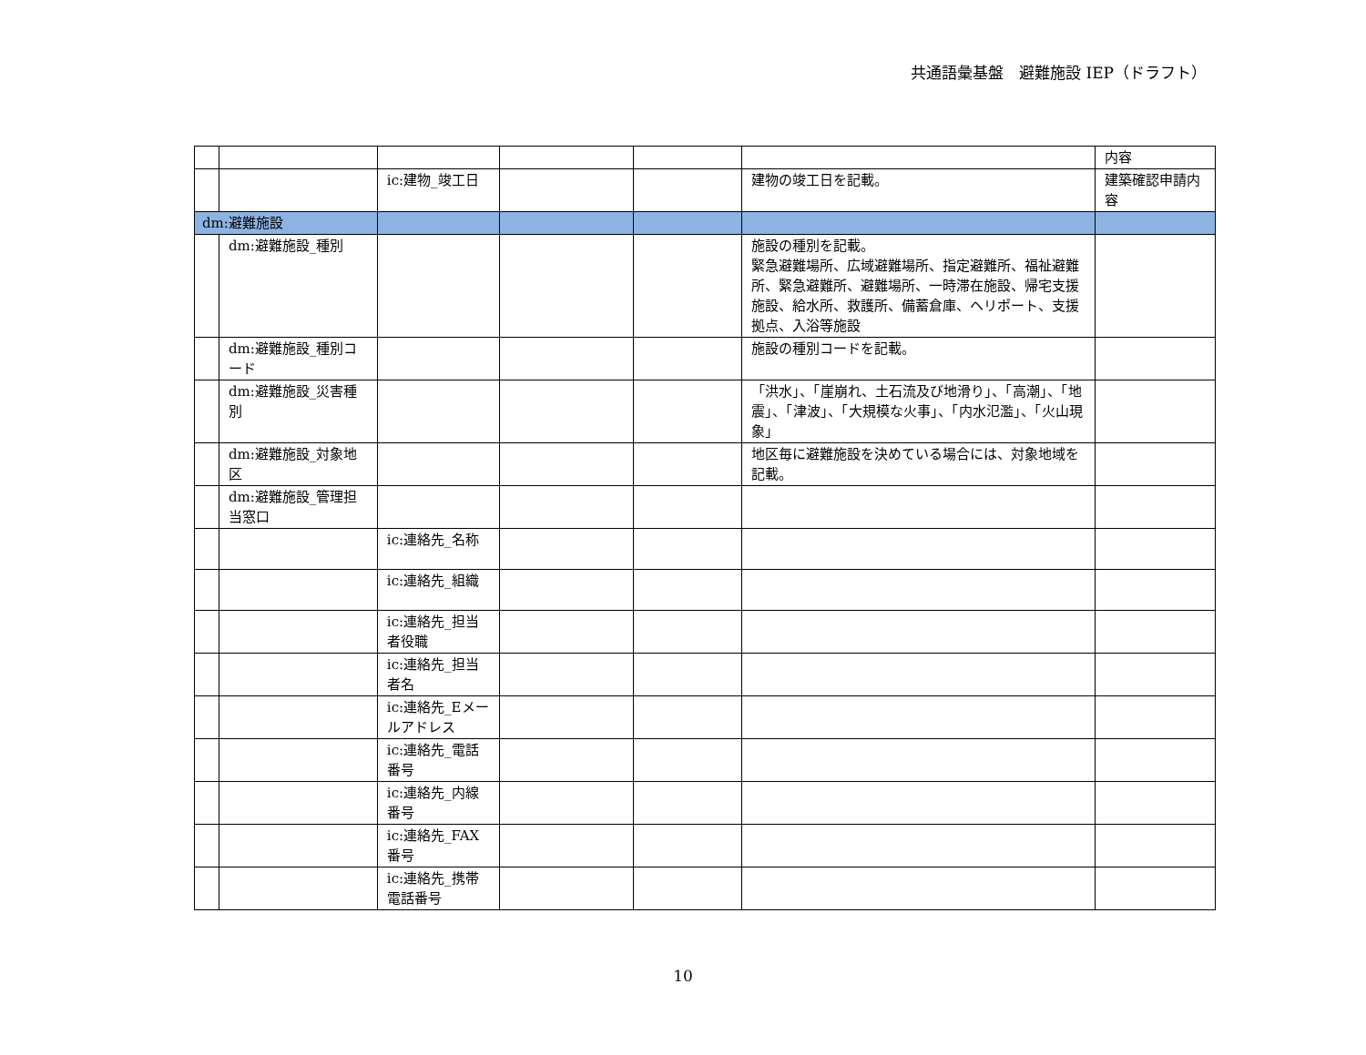共通語彙基盤　避難施設 IEP（ドラフト）
| | | | | | | 内容 |
| | | ic:建物_竣工日 | | | 建物の竣工日を記載。 | 建築確認申請内容 |
| dm:避難施設 | | | | | | |
| | dm:避難施設_種別 | | | | 施設の種別を記載。 緊急避難場所、広域避難場所、指定避難所、福祉避難所、緊急避難所、避難場所、一時滞在施設、帰宅支援施設、給水所、救護所、備蓄倉庫、ヘリポート、支援拠点、入浴等施設 | |
| | dm:避難施設_種別コード | | | | 施設の種別コードを記載。 | |
| | dm:避難施設_災害種別 | | | | 「洪水」、「崖崩れ、土石流及び地滑り」、「高潮」、「地震」、「津波」、「大規模な火事」、「内水氾濫」、「火山現象」 | |
| | dm:避難施設_対象地区 | | | | 地区毎に避難施設を決めている場合には、対象地域を記載。 | |
| | dm:避難施設_管理担当窓口 | | | | | |
| | | ic:連絡先_名称 | | | | |
| | | ic:連絡先_組織 | | | | |
| | | ic:連絡先_担当者役職 | | | | |
| | | ic:連絡先_担当者名 | | | | |
| | | ic:連絡先_Eメールアドレス | | | | |
| | | ic:連絡先_電話番号 | | | | |
| | | ic:連絡先_内線番号 | | | | |
| | | ic:連絡先_FAX番号 | | | | |
| | | ic:連絡先_携帯電話番号 | | | | |
10